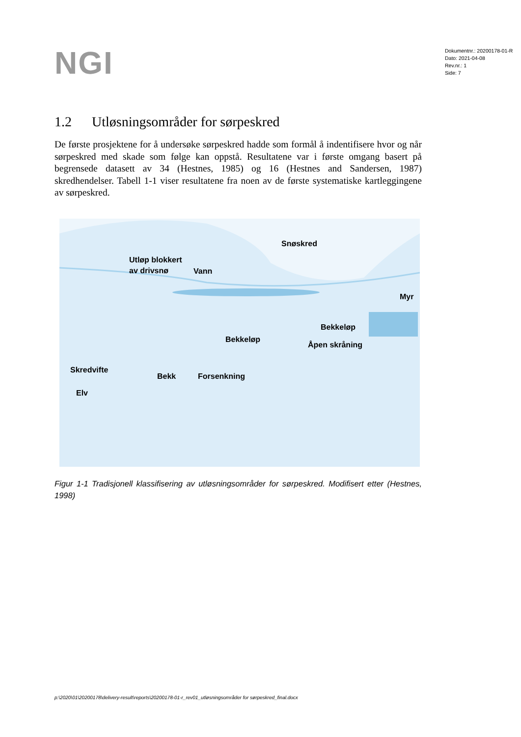NGI
Dokumentnr.: 20200178-01-R
Dato: 2021-04-08
Rev.nr.: 1
Side: 7
1.2 Utløsningsområder for sørpeskred
De første prosjektene for å undersøke sørpeskred hadde som formål å indentifisere hvor og når sørpeskred med skade som følge kan oppstå. Resultatene var i første omgang basert på begrensede datasett av 34 (Hestnes, 1985) og 16 (Hestnes and Sandersen, 1987) skredhendelser. Tabell 1-1 viser resultatene fra noen av de første systematiske kartleggingene av sørpeskred.
Snøskred
Utløp blokkert
av drivsnø
Vann
Myr
Bekkeløp
Bekkeløp
Åpen skråning
Skredvifte
Bekk Forsenkning
Elv
Figur 1-1 Tradisjonell klassifisering av utløsningsområder for sørpeskred. Modifisert etter (Hestnes, 1998)
p:\2020\01\20200178\delivery-result\reports\20200178-01-r_rev01_utløsningsområder for sørpeskred_final.docx